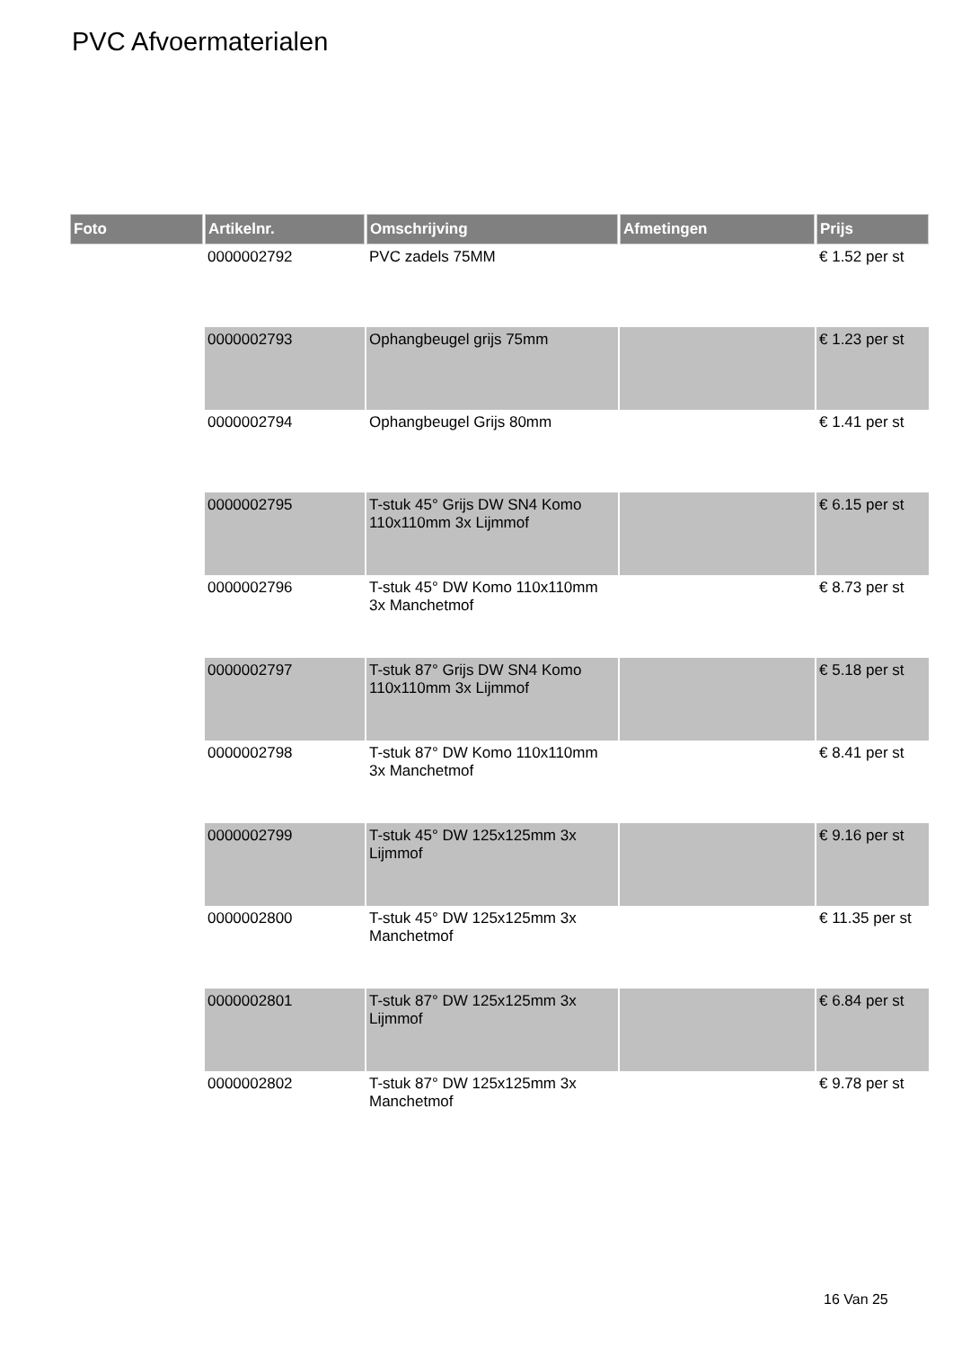PVC Afvoermaterialen
| Foto | Artikelnr. | Omschrijving | Afmetingen | Prijs |
| --- | --- | --- | --- | --- |
| | 0000002792 | PVC zadels 75MM | | € 1.52 per st |
| | 0000002793 | Ophangbeugel grijs 75mm | | € 1.23 per st |
| | 0000002794 | Ophangbeugel Grijs 80mm | | € 1.41 per st |
| | 0000002795 | T-stuk 45° Grijs DW SN4 Komo 110x110mm 3x Lijmmof | | € 6.15 per st |
| | 0000002796 | T-stuk 45° DW Komo 110x110mm 3x Manchetmof | | € 8.73 per st |
| | 0000002797 | T-stuk 87° Grijs DW SN4 Komo 110x110mm 3x Lijmmof | | € 5.18 per st |
| | 0000002798 | T-stuk 87° DW Komo 110x110mm 3x Manchetmof | | € 8.41 per st |
| | 0000002799 | T-stuk 45° DW 125x125mm 3x Lijmmof | | € 9.16 per st |
| | 0000002800 | T-stuk 45° DW 125x125mm 3x Manchetmof | | € 11.35 per st |
| | 0000002801 | T-stuk 87° DW 125x125mm 3x Lijmmof | | € 6.84 per st |
| | 0000002802 | T-stuk 87° DW 125x125mm 3x Manchetmof | | € 9.78 per st |
16 Van 25